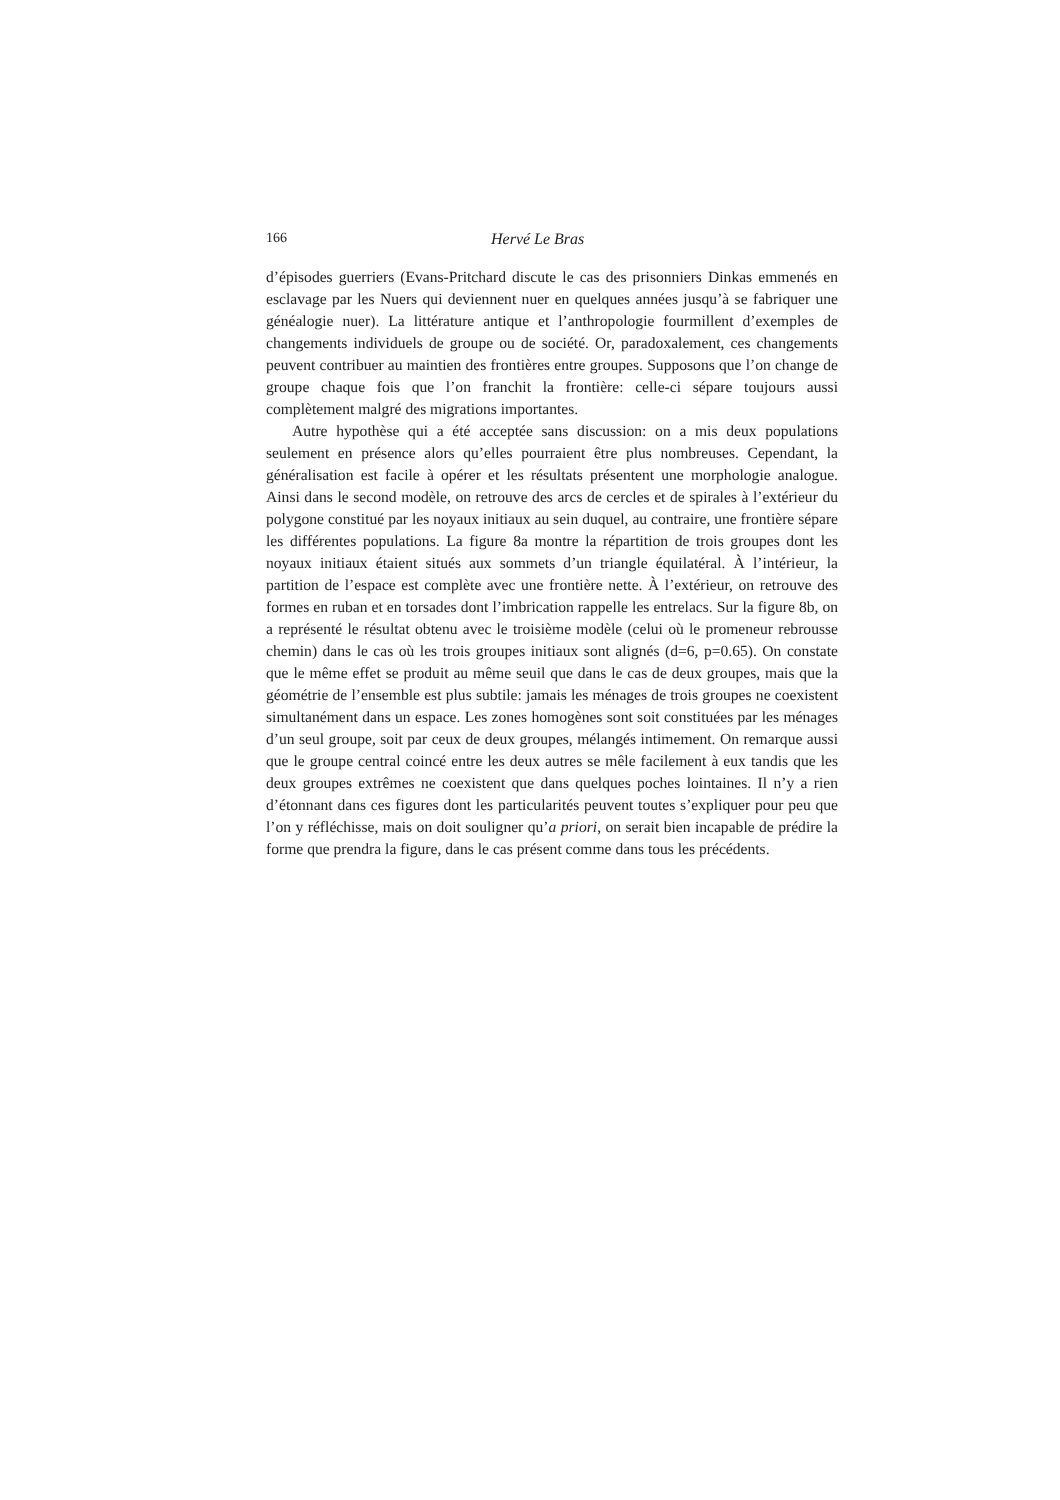166 Hervé Le Bras
d’épisodes guerriers (Evans-Pritchard discute le cas des prisonniers Dinkas emmenés en esclavage par les Nuers qui deviennent nuer en quelques années jusqu’à se fabriquer une généalogie nuer). La littérature antique et l’anthropologie fourmillent d’exemples de changements individuels de groupe ou de société. Or, paradoxalement, ces changements peuvent contribuer au maintien des frontières entre groupes. Supposons que l’on change de groupe chaque fois que l’on franchit la frontière: celle-ci sépare toujours aussi complètement malgré des migrations importantes.
Autre hypothèse qui a été acceptée sans discussion: on a mis deux populations seulement en présence alors qu’elles pourraient être plus nombreuses. Cependant, la généralisation est facile à opérer et les résultats présentent une morphologie analogue. Ainsi dans le second modèle, on retrouve des arcs de cercles et de spirales à l’extérieur du polygone constitué par les noyaux initiaux au sein duquel, au contraire, une frontière sépare les différentes populations. La figure 8a montre la répartition de trois groupes dont les noyaux initiaux étaient situés aux sommets d’un triangle équilatéral. À l’intérieur, la partition de l’espace est complète avec une frontière nette. À l’extérieur, on retrouve des formes en ruban et en torsades dont l’imbrication rappelle les entrelacs. Sur la figure 8b, on a représenté le résultat obtenu avec le troisième modèle (celui où le promeneur rebrousse chemin) dans le cas où les trois groupes initiaux sont alignés (d=6, p=0.65). On constate que le même effet se produit au même seuil que dans le cas de deux groupes, mais que la géométrie de l’ensemble est plus subtile: jamais les ménages de trois groupes ne coexistent simultanément dans un espace. Les zones homogènes sont soit constituées par les ménages d’un seul groupe, soit par ceux de deux groupes, mélangés intimement. On remarque aussi que le groupe central coincé entre les deux autres se mêle facilement à eux tandis que les deux groupes extrêmes ne coexistent que dans quelques poches lointaines. Il n’y a rien d’étonnant dans ces figures dont les particularités peuvent toutes s’expliquer pour peu que l’on y réfléchisse, mais on doit souligner qu’a priori, on serait bien incapable de prédire la forme que prendra la figure, dans le cas présent comme dans tous les précédents.